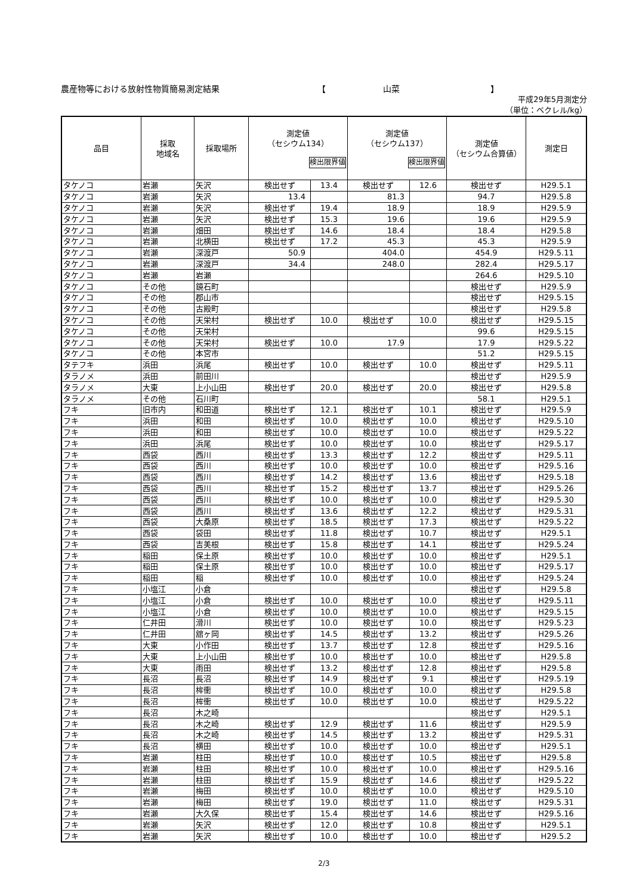農産物等における放射性物質簡易測定結果 【 山菜 】
平成29年5月測定分
（単位：ベクレル/kg）
| 品目 | 採取 地域名 | 採取場所 | 測定値 （セシウム134） 検出限界値 | | 測定値 （セシウム137） 検出限界値 | | 測定値 （セシウム合算値） | 測定日 |
| --- | --- | --- | --- | --- | --- | --- | --- | --- |
| タケノコ | 岩瀬 | 矢沢 | 検出せず | 13.4 | 検出せず | 12.6 | 検出せず | H29.5.1 |
| タケノコ | 岩瀬 | 矢沢 | 13.4 | | 81.3 | | 94.7 | H29.5.8 |
| タケノコ | 岩瀬 | 矢沢 | 検出せず | 19.4 | 18.9 | | 18.9 | H29.5.9 |
| タケノコ | 岩瀬 | 矢沢 | 検出せず | 15.3 | 19.6 | | 19.6 | H29.5.9 |
| タケノコ | 岩瀬 | 畑田 | 検出せず | 14.6 | 18.4 | | 18.4 | H29.5.8 |
| タケノコ | 岩瀬 | 北横田 | 検出せず | 17.2 | 45.3 | | 45.3 | H29.5.9 |
| タケノコ | 岩瀬 | 深渡戸 | 50.9 | | 404.0 | | 454.9 | H29.5.11 |
| タケノコ | 岩瀬 | 深渡戸 | 34.4 | | 248.0 | | 282.4 | H29.5.17 |
| タケノコ | 岩瀬 | 岩瀬 | | | | | 264.6 | H29.5.10 |
| タケノコ | その他 | 鏡石町 | | | | | 検出せず | H29.5.9 |
| タケノコ | その他 | 郡山市 | | | | | 検出せず | H29.5.15 |
| タケノコ | その他 | 古殿町 | | | | | 検出せず | H29.5.8 |
| タケノコ | その他 | 天栄村 | 検出せず | 10.0 | 検出せず | 10.0 | 検出せず | H29.5.15 |
| タケノコ | その他 | 天栄村 | | | | | 99.6 | H29.5.15 |
| タケノコ | その他 | 天栄村 | 検出せず | 10.0 | 17.9 | | 17.9 | H29.5.22 |
| タケノコ | その他 | 本宮市 | | | | | 51.2 | H29.5.15 |
| タテフキ | 浜田 | 浜尾 | 検出せず | 10.0 | 検出せず | 10.0 | 検出せず | H29.5.11 |
| タラノメ | 浜田 | 前田川 | | | | | 検出せず | H29.5.9 |
| タラノメ | 大東 | 上小山田 | 検出せず | 20.0 | 検出せず | 20.0 | 検出せず | H29.5.8 |
| タラノメ | その他 | 石川町 | | | | | 58.1 | H29.5.1 |
| フキ | 旧市内 | 和田道 | 検出せず | 12.1 | 検出せず | 10.1 | 検出せず | H29.5.9 |
| フキ | 浜田 | 和田 | 検出せず | 10.0 | 検出せず | 10.0 | 検出せず | H29.5.10 |
| フキ | 浜田 | 和田 | 検出せず | 10.0 | 検出せず | 10.0 | 検出せず | H29.5.22 |
| フキ | 浜田 | 浜尾 | 検出せず | 10.0 | 検出せず | 10.0 | 検出せず | H29.5.17 |
| フキ | 西袋 | 西川 | 検出せず | 13.3 | 検出せず | 12.2 | 検出せず | H29.5.11 |
| フキ | 西袋 | 西川 | 検出せず | 10.0 | 検出せず | 10.0 | 検出せず | H29.5.16 |
| フキ | 西袋 | 西川 | 検出せず | 14.2 | 検出せず | 13.6 | 検出せず | H29.5.18 |
| フキ | 西袋 | 西川 | 検出せず | 15.2 | 検出せず | 13.7 | 検出せず | H29.5.26 |
| フキ | 西袋 | 西川 | 検出せず | 10.0 | 検出せず | 10.0 | 検出せず | H29.5.30 |
| フキ | 西袋 | 西川 | 検出せず | 13.6 | 検出せず | 12.2 | 検出せず | H29.5.31 |
| フキ | 西袋 | 大桑原 | 検出せず | 18.5 | 検出せず | 17.3 | 検出せず | H29.5.22 |
| フキ | 西袋 | 袋田 | 検出せず | 11.8 | 検出せず | 10.7 | 検出せず | H29.5.1 |
| フキ | 西袋 | 吉美根 | 検出せず | 15.8 | 検出せず | 14.1 | 検出せず | H29.5.24 |
| フキ | 稲田 | 保土原 | 検出せず | 10.0 | 検出せず | 10.0 | 検出せず | H29.5.1 |
| フキ | 稲田 | 保土原 | 検出せず | 10.0 | 検出せず | 10.0 | 検出せず | H29.5.17 |
| フキ | 稲田 | 稲 | 検出せず | 10.0 | 検出せず | 10.0 | 検出せず | H29.5.24 |
| フキ | 小塩江 | 小倉 | | | | | 検出せず | H29.5.8 |
| フキ | 小塩江 | 小倉 | 検出せず | 10.0 | 検出せず | 10.0 | 検出せず | H29.5.11 |
| フキ | 小塩江 | 小倉 | 検出せず | 10.0 | 検出せず | 10.0 | 検出せず | H29.5.15 |
| フキ | 仁井田 | 滑川 | 検出せず | 10.0 | 検出せず | 10.0 | 検出せず | H29.5.23 |
| フキ | 仁井田 | 舘ヶ岡 | 検出せず | 14.5 | 検出せず | 13.2 | 検出せず | H29.5.26 |
| フキ | 大東 | 小作田 | 検出せず | 13.7 | 検出せず | 12.8 | 検出せず | H29.5.16 |
| フキ | 大東 | 上小山田 | 検出せず | 10.0 | 検出せず | 10.0 | 検出せず | H29.5.8 |
| フキ | 大東 | 雨田 | 検出せず | 13.2 | 検出せず | 12.8 | 検出せず | H29.5.8 |
| フキ | 長沼 | 長沼 | 検出せず | 14.9 | 検出せず | 9.1 | 検出せず | H29.5.19 |
| フキ | 長沼 | 桙衝 | 検出せず | 10.0 | 検出せず | 10.0 | 検出せず | H29.5.8 |
| フキ | 長沼 | 桙衝 | 検出せず | 10.0 | 検出せず | 10.0 | 検出せず | H29.5.22 |
| フキ | 長沼 | 木之崎 | | | | | 検出せず | H29.5.1 |
| フキ | 長沼 | 木之崎 | 検出せず | 12.9 | 検出せず | 11.6 | 検出せず | H29.5.9 |
| フキ | 長沼 | 木之崎 | 検出せず | 14.5 | 検出せず | 13.2 | 検出せず | H29.5.31 |
| フキ | 長沼 | 横田 | 検出せず | 10.0 | 検出せず | 10.0 | 検出せず | H29.5.1 |
| フキ | 岩瀬 | 柱田 | 検出せず | 10.0 | 検出せず | 10.5 | 検出せず | H29.5.8 |
| フキ | 岩瀬 | 柱田 | 検出せず | 10.0 | 検出せず | 10.0 | 検出せず | H29.5.16 |
| フキ | 岩瀬 | 柱田 | 検出せず | 15.9 | 検出せず | 14.6 | 検出せず | H29.5.22 |
| フキ | 岩瀬 | 梅田 | 検出せず | 10.0 | 検出せず | 10.0 | 検出せず | H29.5.10 |
| フキ | 岩瀬 | 梅田 | 検出せず | 19.0 | 検出せず | 11.0 | 検出せず | H29.5.31 |
| フキ | 岩瀬 | 大久保 | 検出せず | 15.4 | 検出せず | 14.6 | 検出せず | H29.5.16 |
| フキ | 岩瀬 | 矢沢 | 検出せず | 12.0 | 検出せず | 10.8 | 検出せず | H29.5.1 |
| フキ | 岩瀬 | 矢沢 | 検出せず | 10.0 | 検出せず | 10.0 | 検出せず | H29.5.2 |
2/3